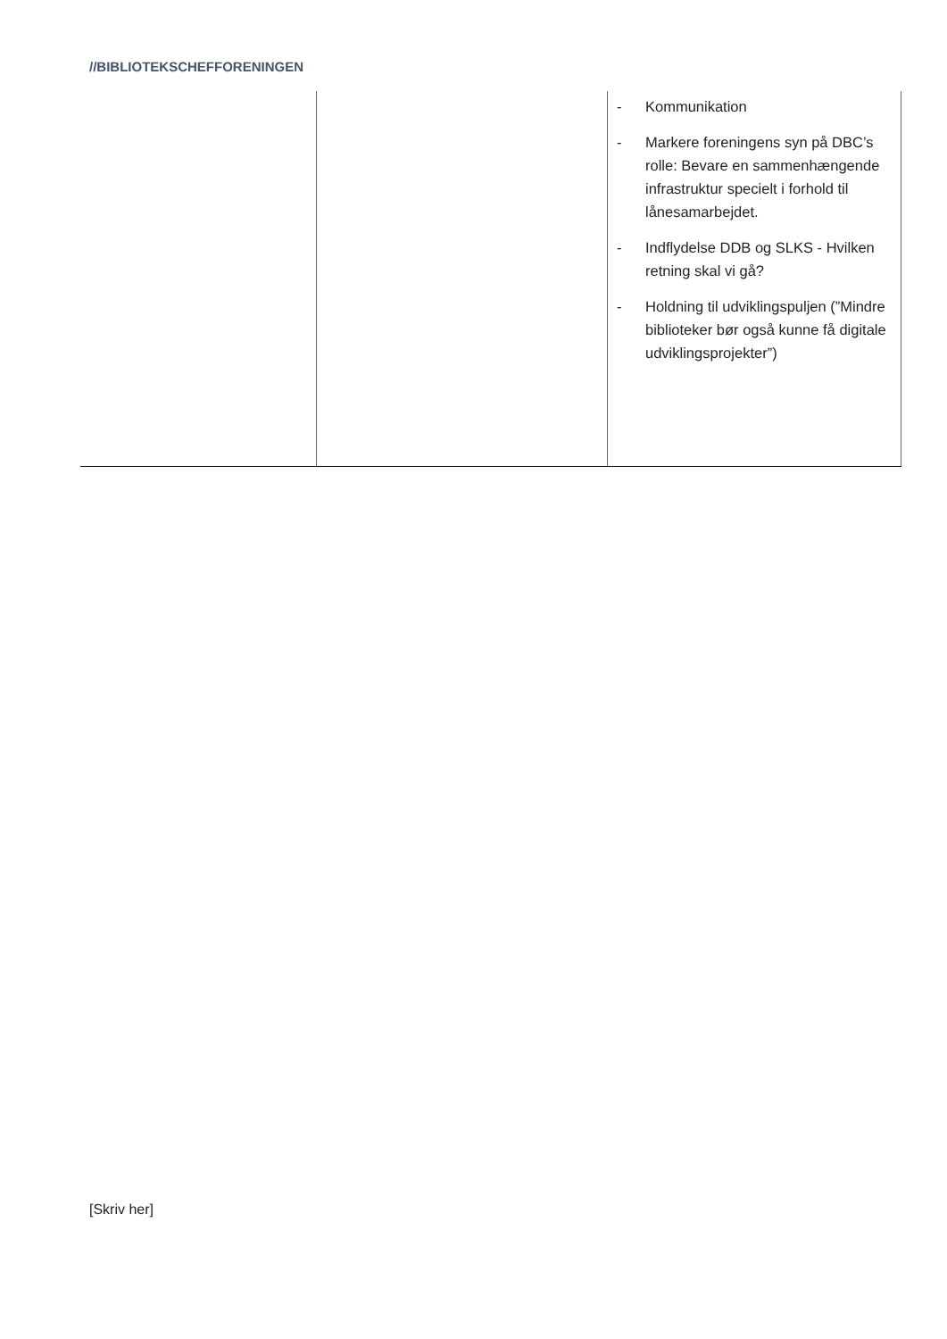//BIBLIOTEKSCHEFFORENINGEN
| | | - Kommunikation - Markere foreningens syn på DBC’s rolle: Bevare en sammenhængende infrastruktur specielt i forhold til lånesamarbejdet. - Indflydelse DDB og SLKS - Hvilken retning skal vi gå? - Holdning til udviklingspuljen (”Mindre biblioteker bør også kunne få digitale udviklingsprojekter”) |
[Skriv her]